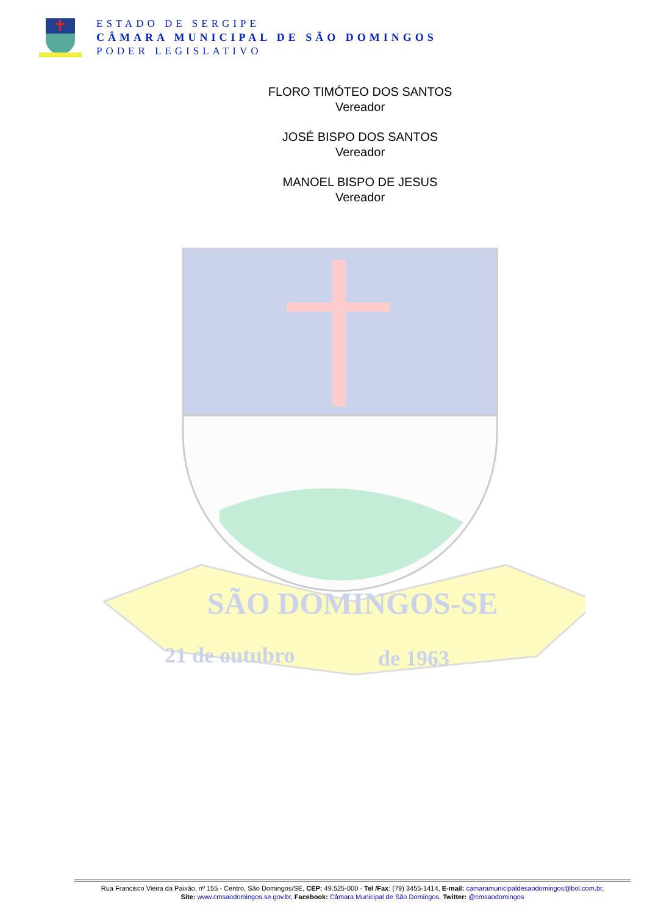ESTADO DE SERGIPE
CÂMARA MUNICIPAL DE SÃO DOMINGOS
PODER LEGISLATIVO
FLORO TIMÓTEO DOS SANTOS
Vereador
JOSÉ BISPO DOS SANTOS
Vereador
MANOEL BISPO DE JESUS
Vereador
SÃO DOMINGOS-SE
21 de outubro
de 1963
Rua Francisco Vieira da Paixão, nº 155 - Centro, São Domingos/SE, CEP: 49.525-000 - Tel /Fax: (79) 3455-1414, E-mail: camaramunicipaldesaodomingos@bol.com.br,
Site: www.cmsaodomingos.se.gov.br, Facebook: Câmara Municipal de São Domingos, Twitter: @cmsaodomingos